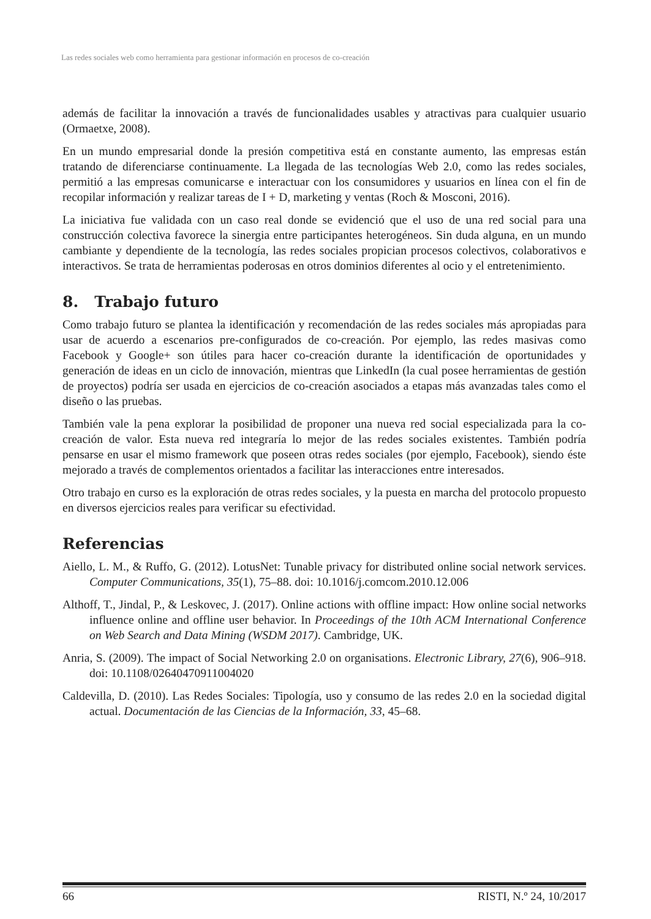Las redes sociales web como herramienta para gestionar información en procesos de co-creación
además de facilitar la innovación a través de funcionalidades usables y atractivas para cualquier usuario (Ormaetxe, 2008).
En un mundo empresarial donde la presión competitiva está en constante aumento, las empresas están tratando de diferenciarse continuamente. La llegada de las tecnologías Web 2.0, como las redes sociales, permitió a las empresas comunicarse e interactuar con los consumidores y usuarios en línea con el fin de recopilar información y realizar tareas de I + D, marketing y ventas (Roch & Mosconi, 2016).
La iniciativa fue validada con un caso real donde se evidenció que el uso de una red social para una construcción colectiva favorece la sinergia entre participantes heterogéneos. Sin duda alguna, en un mundo cambiante y dependiente de la tecnología, las redes sociales propician procesos colectivos, colaborativos e interactivos. Se trata de herramientas poderosas en otros dominios diferentes al ocio y el entretenimiento.
8. Trabajo futuro
Como trabajo futuro se plantea la identificación y recomendación de las redes sociales más apropiadas para usar de acuerdo a escenarios pre-configurados de co-creación. Por ejemplo, las redes masivas como Facebook y Google+ son útiles para hacer co-creación durante la identificación de oportunidades y generación de ideas en un ciclo de innovación, mientras que LinkedIn (la cual posee herramientas de gestión de proyectos) podría ser usada en ejercicios de co-creación asociados a etapas más avanzadas tales como el diseño o las pruebas.
También vale la pena explorar la posibilidad de proponer una nueva red social especializada para la co-creación de valor. Esta nueva red integraría lo mejor de las redes sociales existentes. También podría pensarse en usar el mismo framework que poseen otras redes sociales (por ejemplo, Facebook), siendo éste mejorado a través de complementos orientados a facilitar las interacciones entre interesados.
Otro trabajo en curso es la exploración de otras redes sociales, y la puesta en marcha del protocolo propuesto en diversos ejercicios reales para verificar su efectividad.
Referencias
Aiello, L. M., & Ruffo, G. (2012). LotusNet: Tunable privacy for distributed online social network services. Computer Communications, 35(1), 75–88. doi: 10.1016/j.comcom.2010.12.006
Althoff, T., Jindal, P., & Leskovec, J. (2017). Online actions with offline impact: How online social networks influence online and offline user behavior. In Proceedings of the 10th ACM International Conference on Web Search and Data Mining (WSDM 2017). Cambridge, UK.
Anria, S. (2009). The impact of Social Networking 2.0 on organisations. Electronic Library, 27(6), 906–918. doi: 10.1108/02640470911004020
Caldevilla, D. (2010). Las Redes Sociales: Tipología, uso y consumo de las redes 2.0 en la sociedad digital actual. Documentación de las Ciencias de la Información, 33, 45–68.
66 RISTI, N.º 24, 10/2017